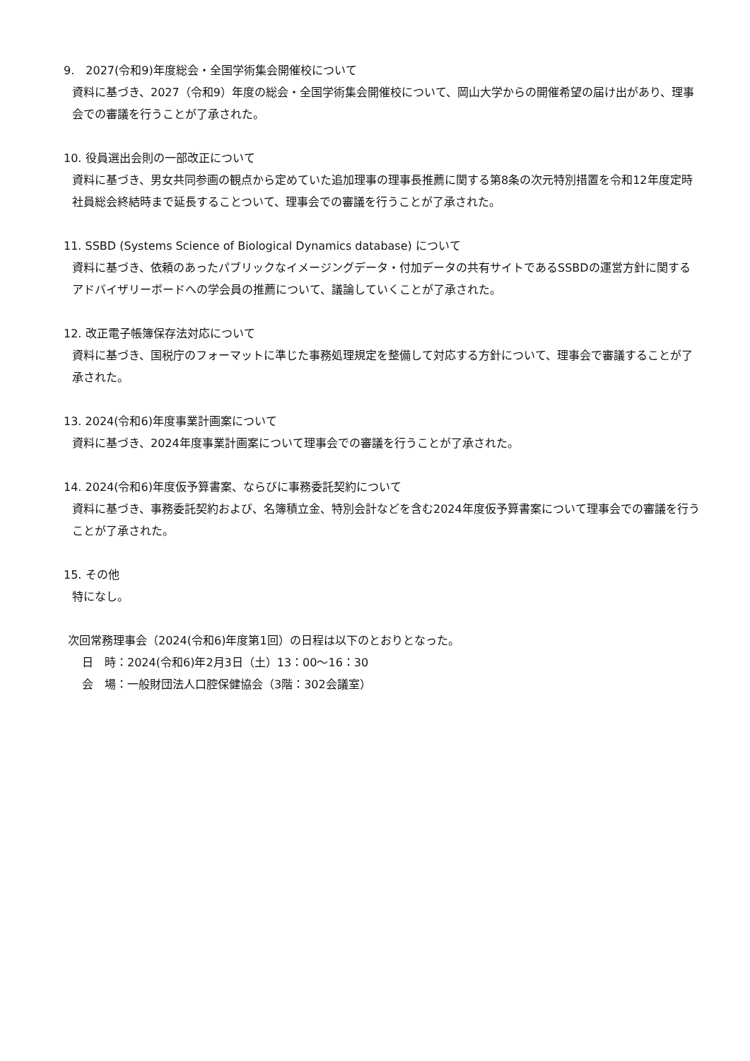9.　2027(令和9)年度総会・全国学術集会開催校について
資料に基づき、2027（令和9）年度の総会・全国学術集会開催校について、岡山大学からの開催希望の届け出があり、理事会での審議を行うことが了承された。
10. 役員選出会則の一部改正について
資料に基づき、男女共同参画の観点から定めていた追加理事の理事長推薦に関する第8条の次元特別措置を令和12年度定時社員総会終結時まで延長することついて、理事会での審議を行うことが了承された。
11. SSBD (Systems Science of Biological Dynamics database) について
資料に基づき、依頼のあったパブリックなイメージングデータ・付加データの共有サイトであるSSBDの運営方針に関するアドバイザリーボードへの学会員の推薦について、議論していくことが了承された。
12. 改正電子帳簿保存法対応について
資料に基づき、国税庁のフォーマットに準じた事務処理規定を整備して対応する方針について、理事会で審議することが了承された。
13. 2024(令和6)年度事業計画案について
資料に基づき、2024年度事業計画案について理事会での審議を行うことが了承された。
14. 2024(令和6)年度仮予算書案、ならびに事務委託契約について
資料に基づき、事務委託契約および、名簿積立金、特別会計などを含む2024年度仮予算書案について理事会での審議を行うことが了承された。
15. その他
特になし。
次回常務理事会（2024(令和6)年度第1回）の日程は以下のとおりとなった。
日　時：2024(令和6)年2月3日（土）13：00～16：30
会　場：一般財団法人口腔保健協会（3階：302会議室）